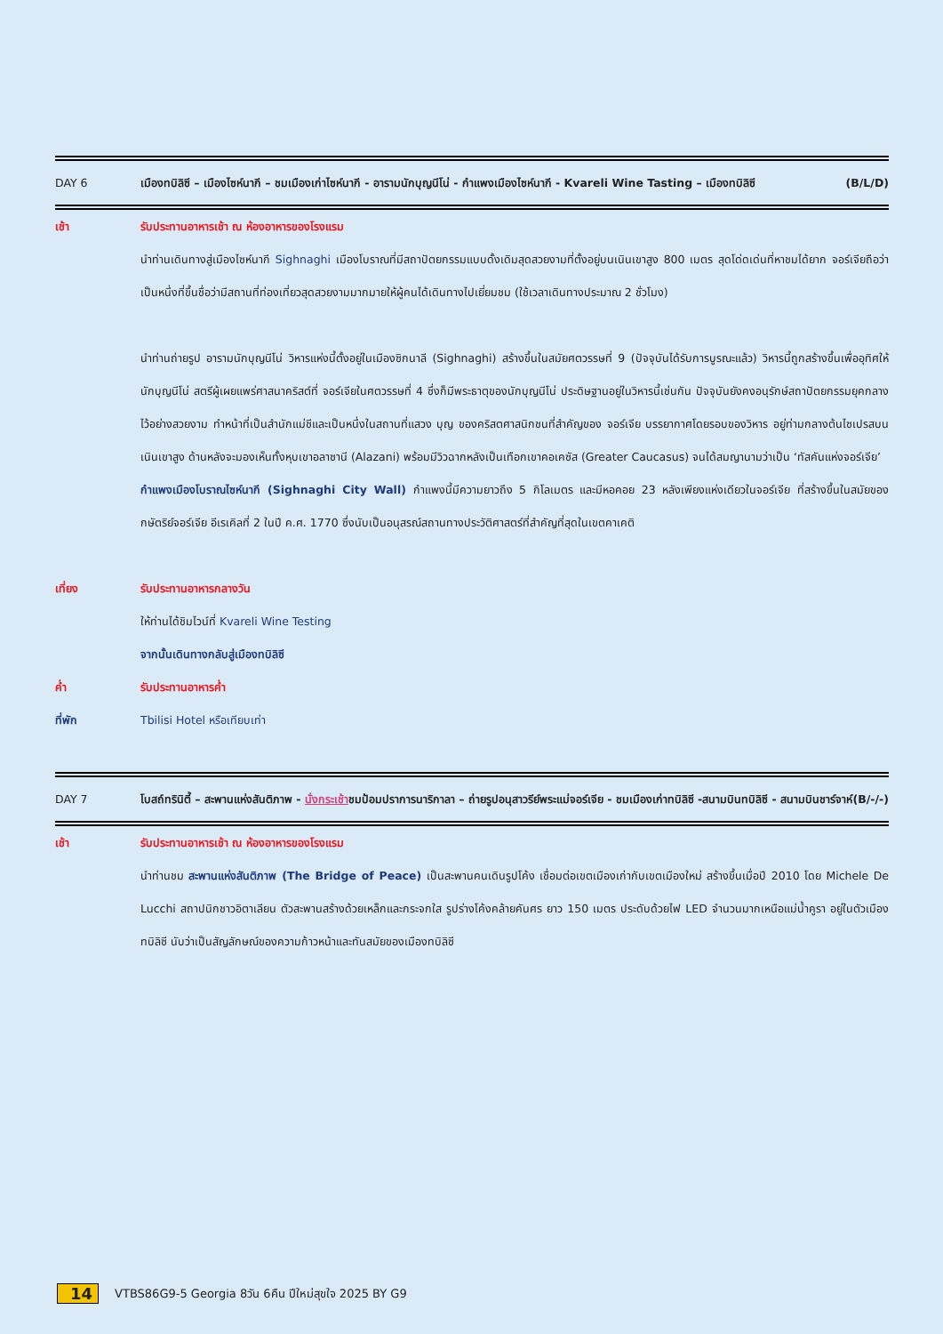DAY 6 เมืองทบิลิซี – เมืองไซห์นากี – ชมเมืองเก่าไซห์นากี - อารามนักบุญนีโน่ - กำแพงเมืองไซห์นากี - Kvareli Wine Tasting – เมืองทบิลิซี (B/L/D)
เช้า รับประทานอาหารเช้า ณ ห้องอาหารของโรงแรม
นำท่านเดินทางสู่เมืองไซห์นากี Sighnaghi เมืองโบราณที่มีสถาปัตยกรรมแบบดั้งเดิมสุดสวยงามที่ตั้งอยู่บนเนินเขาสูง 800 เมตร สุดโด่ดเด่นที่หาชมได้ยาก จอร์เจียถือว่าเป็นหนึ่งที่ขึ้นชื่อว่ามีสถานที่ท่องเที่ยวสุดสวยงามมากมายให้ผู้คนได้เดินทางไปเยี่ยมชม (ใช้เวลาเดินทางประมาณ 2 ชั่วโมง)
นำท่านถ่ายรูป อารามนักบุญนีโน่ วิหารแห่งนี้ตั้งอยู่ในเมืองซิกนาลี (Sighnaghi) สร้างขึ้นในสมัยศตวรรษที่ 9 (ปัจจุบันได้รับการบูรณะแล้ว) วิหารนี้ถูกสร้างขึ้นเพื่ออุทิศให้ นักบุญนีโน่ สตรีผู้เผยแพร่ศาสนาคริสต์ที่ จอร์เจียในศตวรรษที่ 4 ซึ่งก็มีพระธาตุของนักบุญนีโน่ ประดิษฐานอยู่ในวิหารนี้เช่นกัน ปัจจุบันยังคงอนุรักษ์สถาปัตยกรรมยุคกลางไว้อย่างสวยงาม ทำหน้าที่เป็นสำนักแม่ชีและเป็นหนึ่งในสถานที่แสวง บุญ ของคริสตศาสนิกชนที่สำคัญของ จอร์เจีย บรรยากาศโดยรอบของวิหาร อยู่ท่ามกลางต้นไซเปรสบนเนินเขาสูง ด้านหลังจะมองเห็นทั้งหุบเขาอลาซานี (Alazani) พร้อมมีวิวฉากหลังเป็นเทือกเขาคอเคซัส (Greater Caucasus) จนได้สมญานามว่าเป็น ‘ทัสคันแห่งจอร์เจีย’
กำแพงเมืองโบราณไซห์นากี (Sighnaghi City Wall) กำแพงนี้มีความยาวถึง 5 กิโลเมตร และมีหอคอย 23 หลังเพียงแห่งเดียวในจอร์เจีย ที่สร้างขึ้นในสมัยของกษัตริย์จอร์เจีย อีเรเคิลที่ 2 ในปี ค.ศ. 1770 ซึ่งนับเป็นอนุสรณ์สถานทางประวัติศาสตร์ที่สำคัญที่สุดในเขตคาเคติ
เที่ยง รับประทานอาหารกลางวัน
ให้ท่านได้ชิมไวน์ที่ Kvareli Wine Testing
จากนั้นเดินทางกลับสู่เมืองทบิลิซี
ค่ำ รับประทานอาหารค่ำ
ที่พัก Tbilisi Hotel หรือเทียบเท่า
DAY 7 โบสถ์ทรินิตี้ – สะพานแห่งสันติภาพ - นั่งกระเช้าชมป้อมปราการนาริกาลา – ถ่ายรูปอนุสาวรีย์พระแม่จอร์เจีย - ชมเมืองเก่าทบิลิซี -สนามบินทบิลิซี - สนามบินชาร์จาห์ (B/-/-)
เช้า รับประทานอาหารเช้า ณ ห้องอาหารของโรงแรม
นำท่านชม สะพานแห่งสันติภาพ (The Bridge of Peace) เป็นสะพานคนเดินรูปโค้ง เชื่อมต่อเขตเมืองเก่ากับเขตเมืองใหม่ สร้างขึ้นเมื่อปี 2010 โดย Michele De Lucchi สถาปนิกชาวอิตาเลียน ตัวสะพานสร้างด้วยเหล็กและกระจกใส รูปร่างโค้งคล้ายคันศร ยาว 150 เมตร ประดับด้วยไฟ LED จำนวนมากเหนือแม่น้ำคูรา อยู่ในตัวเมืองทบิลิซี นับว่าเป็นสัญลักษณ์ของความก้าวหน้าและทันสมัยของเมืองทบิลิซี
14 VTBS86G9-5 Georgia 8วัน 6คืน ปีใหม่สุขใจ 2025 BY G9